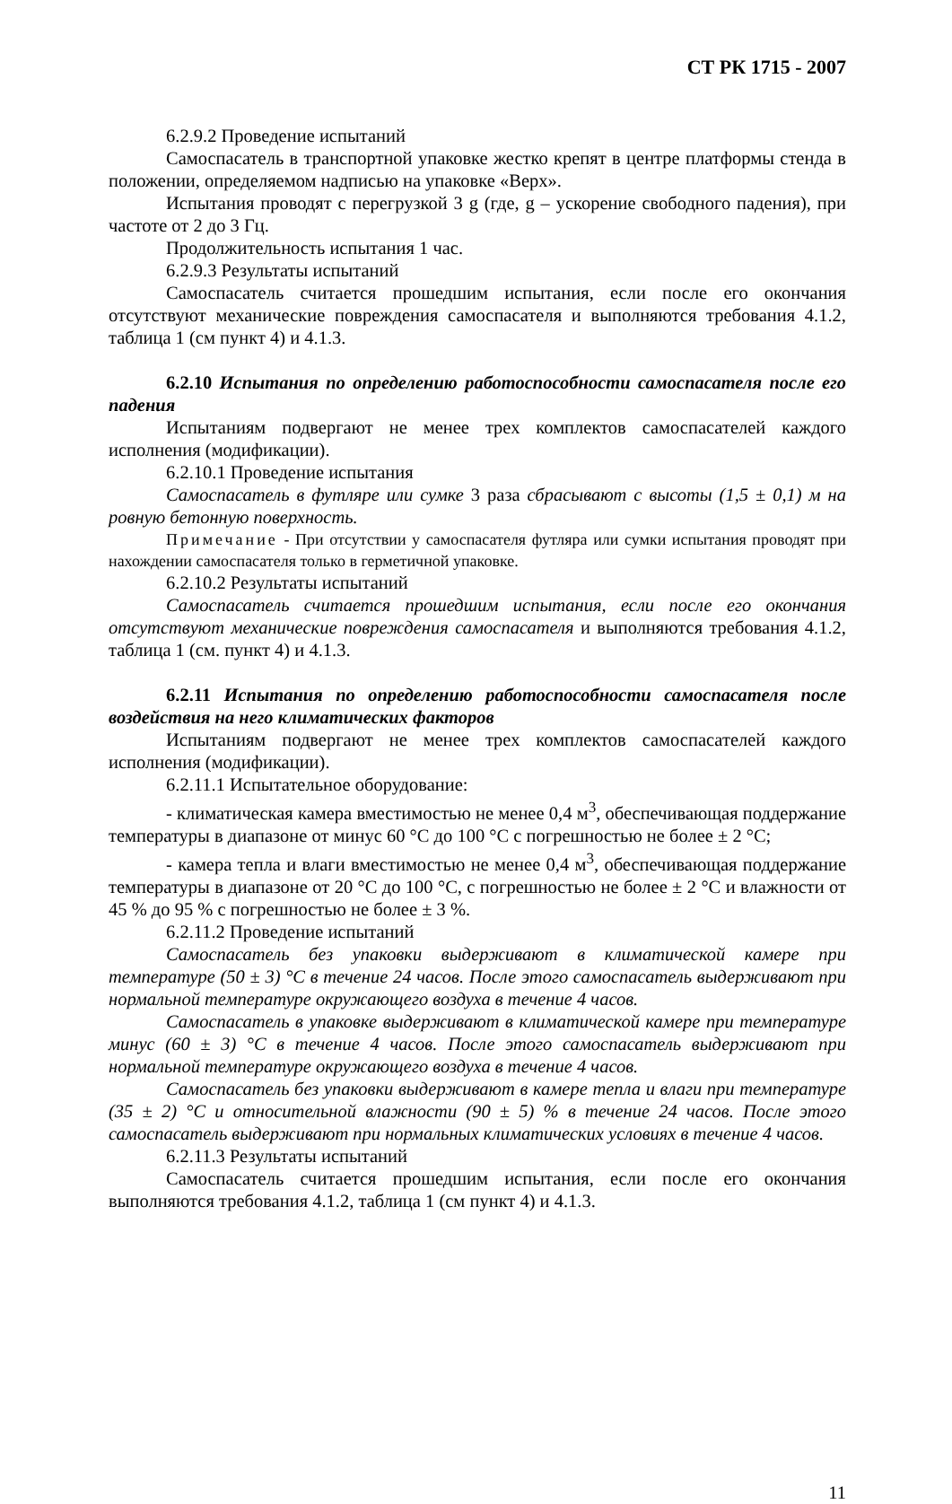СТ РК 1715 - 2007
6.2.9.2 Проведение испытаний
Самоспасатель в транспортной упаковке жестко крепят в центре платформы стенда в положении, определяемом надписью на упаковке «Верх».
Испытания проводят с перегрузкой 3 g (где, g – ускорение свободного падения), при частоте от 2 до 3 Гц.
Продолжительность испытания 1 час.
6.2.9.3 Результаты испытаний
Самоспасатель считается прошедшим испытания, если после его окончания отсутствуют механические повреждения самоспасателя и выполняются требования 4.1.2, таблица 1 (см пункт 4) и 4.1.3.
6.2.10 Испытания по определению работоспособности самоспасателя после его падения
Испытаниям подвергают не менее трех комплектов самоспасателей каждого исполнения (модификации).
6.2.10.1 Проведение испытания
Самоспасатель в футляре или сумке 3 раза сбрасывают с высоты (1,5 ± 0,1) м на ровную бетонную поверхность.
Примечание - При отсутствии у самоспасателя футляра или сумки испытания проводят при нахождении самоспасателя только в герметичной упаковке.
6.2.10.2 Результаты испытаний
Самоспасатель считается прошедшим испытания, если после его окончания отсутствуют механические повреждения самоспасателя и выполняются требования 4.1.2, таблица 1 (см. пункт 4) и 4.1.3.
6.2.11 Испытания по определению работоспособности самоспасателя после воздействия на него климатических факторов
Испытаниям подвергают не менее трех комплектов самоспасателей каждого исполнения (модификации).
6.2.11.1 Испытательное оборудование:
- климатическая камера вместимостью не менее 0,4 м<sup>3</sup>, обеспечивающая поддержание температуры в диапазоне от минус 60 °С до 100 °С с погрешностью не более ± 2 °С;
- камера тепла и влаги вместимостью не менее 0,4 м<sup>3</sup>, обеспечивающая поддержание температуры в диапазоне от 20 °С до 100 °С, с погрешностью не более ± 2 °С и влажности от 45 % до 95 % с погрешностью не более ± 3 %.
6.2.11.2 Проведение испытаний
Самоспасатель без упаковки выдерживают в климатической камере при температуре (50 ± 3) °С в течение 24 часов. После этого самоспасатель выдерживают при нормальной температуре окружающего воздуха в течение 4 часов.
Самоспасатель в упаковке выдерживают в климатической камере при температуре минус (60 ± 3) °С в течение 4 часов. После этого самоспасатель выдерживают при нормальной температуре окружающего воздуха в течение 4 часов.
Самоспасатель без упаковки выдерживают в камере тепла и влаги при температуре (35 ± 2) °С и относительной влажности (90 ± 5) % в течение 24 часов. После этого самоспасатель выдерживают при нормальных климатических условиях в течение 4 часов.
6.2.11.3 Результаты испытаний
Самоспасатель считается прошедшим испытания, если после его окончания выполняются требования 4.1.2, таблица 1 (см пункт 4) и 4.1.3.
11